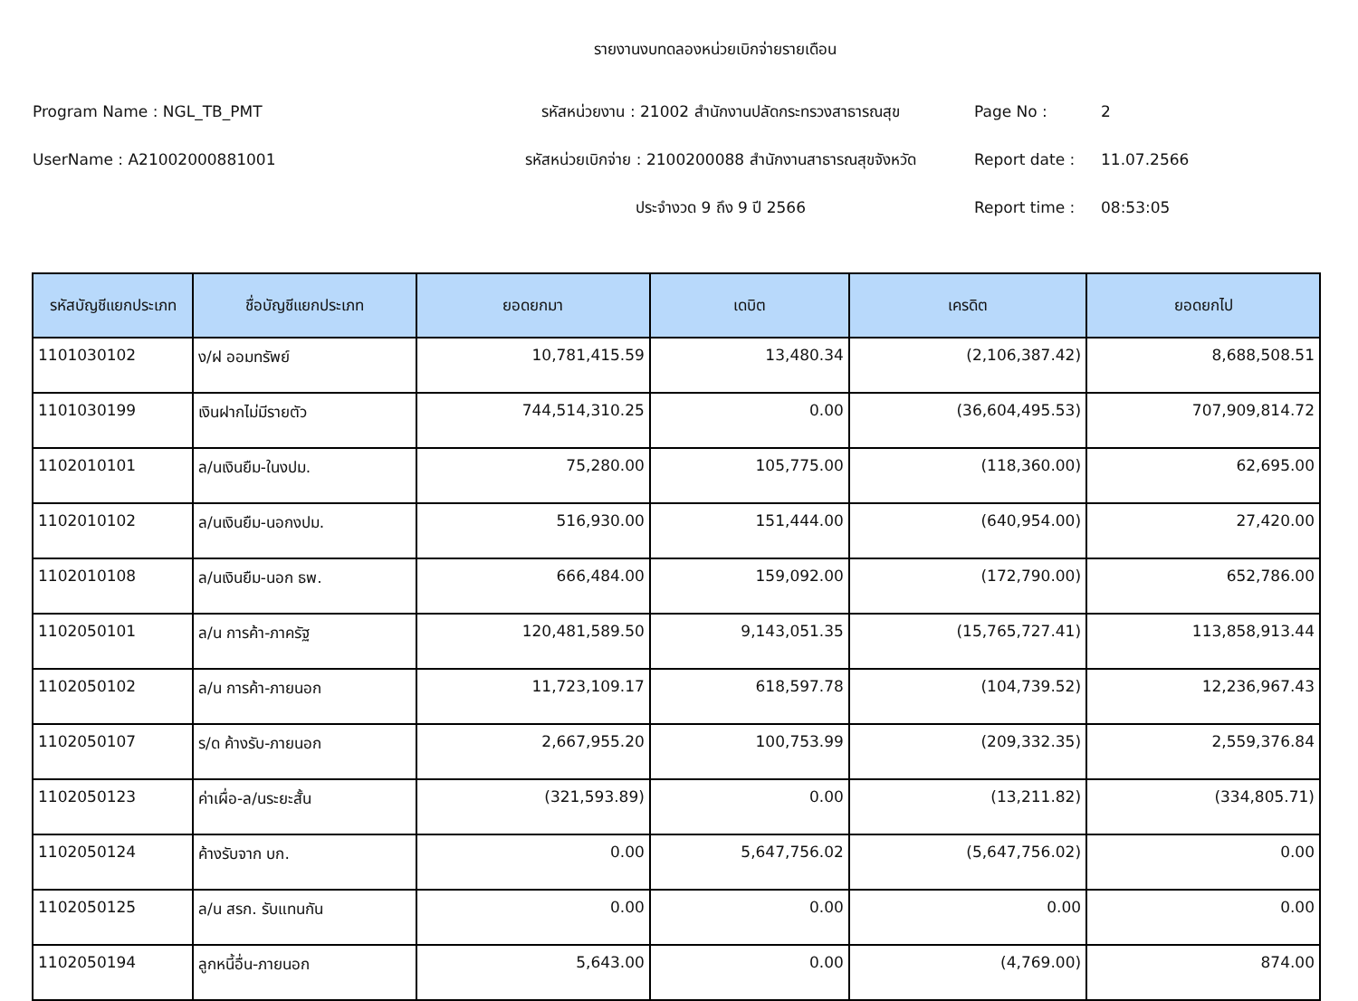รายงานงบทดลองหน่วยเบิกจ่ายรายเดือน
Program Name : NGL_TB_PMT
รหัสหน่วยงาน : 21002 สำนักงานปลัดกระทรวงสาธารณสุข
Page No :
2
UserName : A21002000881001
รหัสหน่วยเบิกจ่าย : 2100200088 สำนักงานสาธารณสุขจังหวัด
Report date :
11.07.2566
ประจำงวด 9 ถึง 9 ปี 2566
Report time :
08:53:05
| รหัสบัญชีแยกประเภท | ชื่อบัญชีแยกประเภท | ยอดยกมา | เดบิต | เครดิต | ยอดยกไป |
| --- | --- | --- | --- | --- | --- |
| 1101030102 | ง/ฝ ออมทรัพย์ | 10,781,415.59 | 13,480.34 | (2,106,387.42) | 8,688,508.51 |
| 1101030199 | เงินฝากไม่มีรายตัว | 744,514,310.25 | 0.00 | (36,604,495.53) | 707,909,814.72 |
| 1102010101 | ล/นเงินยืม-ในงปม. | 75,280.00 | 105,775.00 | (118,360.00) | 62,695.00 |
| 1102010102 | ล/นเงินยืม-นอกงปม. | 516,930.00 | 151,444.00 | (640,954.00) | 27,420.00 |
| 1102010108 | ล/นเงินยืม-นอก ธพ. | 666,484.00 | 159,092.00 | (172,790.00) | 652,786.00 |
| 1102050101 | ล/น การค้า-ภาครัฐ | 120,481,589.50 | 9,143,051.35 | (15,765,727.41) | 113,858,913.44 |
| 1102050102 | ล/น การค้า-ภายนอก | 11,723,109.17 | 618,597.78 | (104,739.52) | 12,236,967.43 |
| 1102050107 | ร/ด ค้างรับ-ภายนอก | 2,667,955.20 | 100,753.99 | (209,332.35) | 2,559,376.84 |
| 1102050123 | ค่าเผื่อ-ล/นระยะสั้น | (321,593.89) | 0.00 | (13,211.82) | (334,805.71) |
| 1102050124 | ค้างรับจาก บก. | 0.00 | 5,647,756.02 | (5,647,756.02) | 0.00 |
| 1102050125 | ล/น สรก. รับแทนกัน | 0.00 | 0.00 | 0.00 | 0.00 |
| 1102050194 | ลูกหนี้อื่น-ภายนอก | 5,643.00 | 0.00 | (4,769.00) | 874.00 |